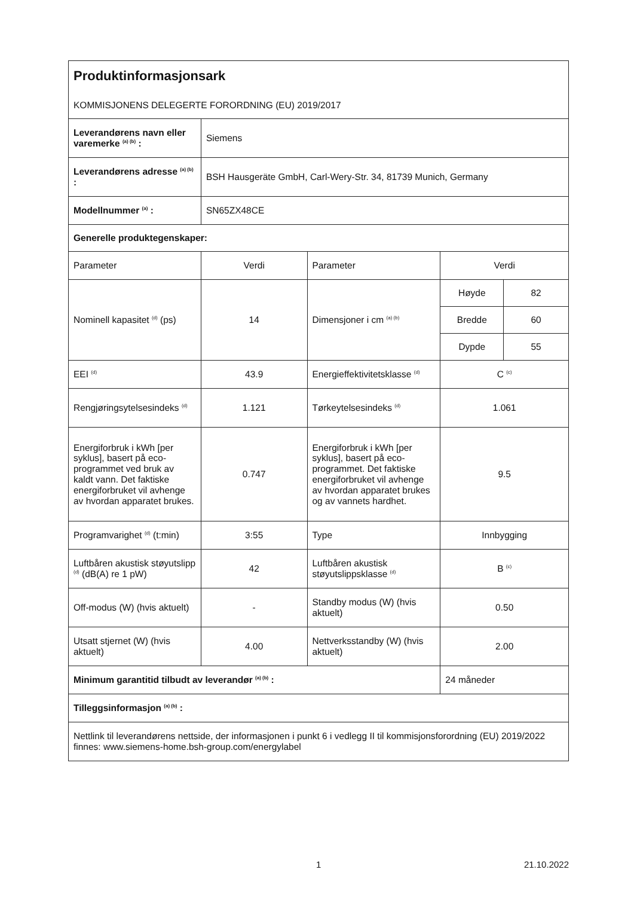| Produktinformasjonsark KOMMISJONENS DELEGERTE FORORDNING (EU) 2019/2017 | | | | |
| Leverandørens navn eller varemerke <sup>(a) (b)</sup> : | Siemens | | | |
| Leverandørens adresse <sup>(a) (b)</sup> : | BSH Hausgeräte GmbH, Carl-Wery-Str. 34, 81739 Munich, Germany | | | |
| Modellnummer <sup>(a)</sup> : | SN65ZX48CE | | | |
| Generelle produktegenskaper: | | | | |
| Parameter | Verdi | Parameter | Verdi | |
| Nominell kapasitet <sup>(d)</sup> (ps) | 14 | Dimensjoner i cm <sup>(a) (b)</sup> | Høyde | 82 |
| | | | Bredde | 60 |
| | | | Dypde | 55 |
| EEI <sup>(d)</sup> | 43.9 | Energieffektivitetsklasse <sup>(d)</sup> | C <sup>(c)</sup> | |
| Rengjøringsytelsesindeks <sup>(d)</sup> | 1.121 | Tørkeytelsesindeks <sup>(d)</sup> | 1.061 | |
| Energiforbruk i kWh [per syklus], basert på eco-programmet ved bruk av kaldt vann. Det faktiske energiforbruket vil avhenge av hvordan apparatet brukes. | 0.747 | Energiforbruk i kWh [per syklus], basert på eco-programmet. Det faktiske energiforbruket vil avhenge av hvordan apparatet brukes og av vannets hardhet. | 9.5 | |
| Programvarighet <sup>(d)</sup> (t:min) | 3:55 | Type | Innbygging | |
| Luftbåren akustisk støyutslipp <sup>(d)</sup> (dB(A) re 1 pW) | 42 | Luftbåren akustisk støyutslippsklasse <sup>(d)</sup> | B <sup>(c)</sup> | |
| Off-modus (W) (hvis aktuelt) | - | Standby modus (W) (hvis aktuelt) | 0.50 | |
| Utsatt stjernet (W) (hvis aktuelt) | 4.00 | Nettverksstandby (W) (hvis aktuelt) | 2.00 | |
| Minimum garantitid tilbudt av leverandør <sup>(a) (b)</sup> : | | | 24 måneder | |
| Tilleggsinformasjon <sup>(a) (b)</sup> : | | | | |
| Nettlink til leverandørens nettside, der informasjonen i punkt 6 i vedlegg II til kommisjonsforordning (EU) 2019/2022 finnes: www.siemens-home.bsh-group.com/energylabel | | | | |
1 21.10.2022